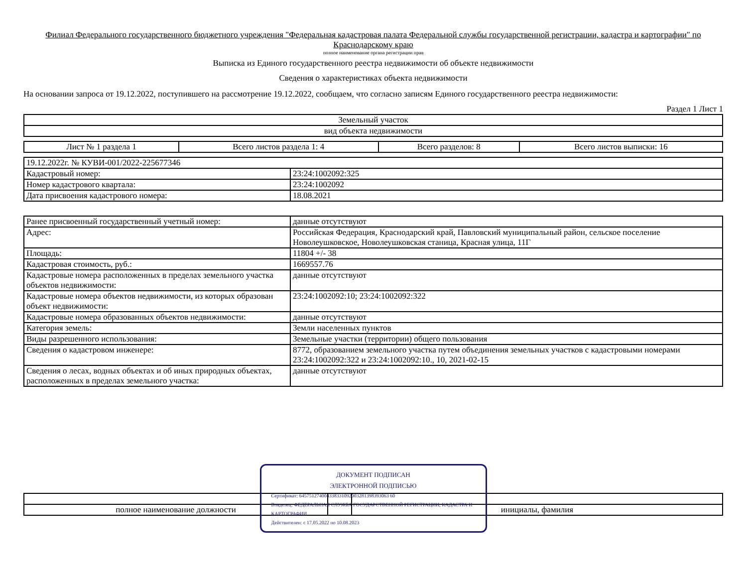Филиал Федерального государственного бюджетного учреждения "Федеральная кадастровая палата Федеральной службы государственной регистрации, кадастра и картографии" по Краснодарскому краю
полное наименование органа регистрации прав
Выписка из Единого государственного реестра недвижимости об объекте недвижимости
Сведения о характеристиках объекта недвижимости
На основании запроса от 19.12.2022, поступившего на рассмотрение 19.12.2022, сообщаем, что согласно записям Единого государственного реестра недвижимости:
Раздел 1 Лист 1
| Земельный участок |
| вид объекта недвижимости |
| Лист № 1 раздела 1 | Всего листов раздела 1: 4 | Всего разделов: 8 | Всего листов выписки: 16 |
| 19.12.2022г. № КУВИ-001/2022-225677346 | |
| Кадастровый номер: | 23:24:1002092:325 |
| Номер кадастрового квартала: | 23:24:1002092 |
| Дата присвоения кадастрового номера: | 18.08.2021 |
| Ранее присвоенный государственный учетный номер: | данные отсутствуют |
| Адрес: | Российская Федерация, Краснодарский край, Павловский муниципальный район, сельское поселение Новолеушковское, Новолеушковская станица, Красная улица, 11Г |
| Площадь: | 11804 +/- 38 |
| Кадастровая стоимость, руб.: | 1669557.76 |
| Кадастровые номера расположенных в пределах земельного участка объектов недвижимости: | данные отсутствуют |
| Кадастровые номера объектов недвижимости, из которых образован объект недвижимости: | 23:24:1002092:10; 23:24:1002092:322 |
| Кадастровые номера образованных объектов недвижимости: | данные отсутствуют |
| Категория земель: | Земли населенных пунктов |
| Виды разрешенного использования: | Земельные участки (территории) общего пользования |
| Сведения о кадастровом инженере: | 8772, образованием земельного участка путем объединения земельных участков с кадастровыми номерами 23:24:1002092:322 и 23:24:1002092:10., 10, 2021-02-15 |
| Сведения о лесах, водных объектах и об иных природных объектах, расположенных в пределах земельного участка: | данные отсутствуют |
ДОКУМЕНТ ПОДПИСАН
ЭЛЕКТРОННОЙ ПОДПИСЬЮ
Сертификат: 645751274004338331092003281398393063 60
Владелец: ФЕДЕРАЛЬНАЯ СЛУЖБА ГОСУДАРСТВЕННОЙ РЕГИСТРАЦИИ, КАДАСТРА И КАРТОГРАФИИ
Действителен: с 17.05.2022 по 10.08.2023
| полное наименование должности | | инициалы, фамилия |